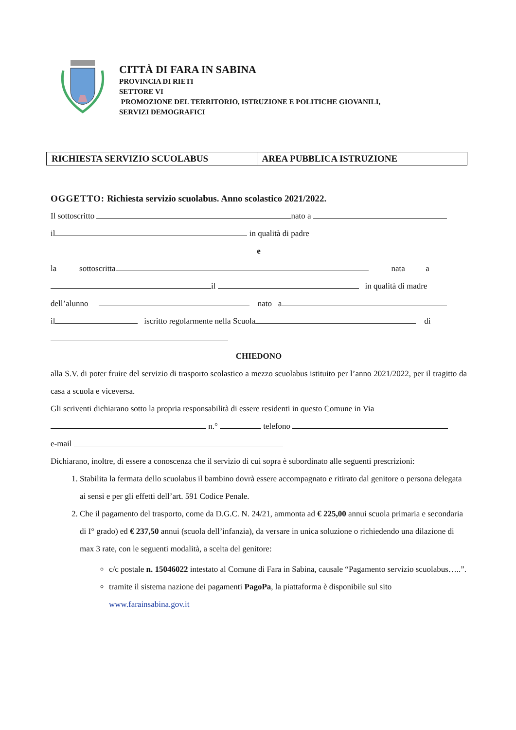CITTÀ DI FARA IN SABINA
PROVINCIA DI RIETI
SETTORE VI
PROMOZIONE DEL TERRITORIO, ISTRUZIONE E POLITICHE GIOVANILI,
SERVIZI DEMOGRAFICI
| RICHIESTA SERVIZIO SCUOLABUS | AREA PUBBLICA ISTRUZIONE |
OGGETTO: Richiesta servizio scuolabus. Anno scolastico 2021/2022.
Il sottoscritto nato a
il in qualità di padre
e
la sottoscritta nata a
il in qualità di madre
dell’alunno nato a
il iscritto regolarmente nella Scuola di
CHIEDONO
alla S.V. di poter fruire del servizio di trasporto scolastico a mezzo scuolabus istituito per l’anno 2021/2022, per il tragitto da casa a scuola e viceversa.
Gli scriventi dichiarano sotto la propria responsabilità di essere residenti in questo Comune in Via
n.° telefono
e-mail
Dichiarano, inoltre, di essere a conoscenza che il servizio di cui sopra è subordinato alle seguenti prescrizioni:
1. Stabilita la fermata dello scuolabus il bambino dovrà essere accompagnato e ritirato dal genitore o persona delegata ai sensi e per gli effetti dell’art. 591 Codice Penale.
2. Che il pagamento del trasporto, come da D.G.C. N. 24/21, ammonta ad € 225,00 annui scuola primaria e secondaria di I° grado) ed € 237,50 annui (scuola dell’infanzia), da versare in unica soluzione o richiedendo una dilazione di max 3 rate, con le seguenti modalità, a scelta del genitore:
c/c postale n. 15046022 intestato al Comune di Fara in Sabina, causale “Pagamento servizio scuolabus…..”.
tramite il sistema nazione dei pagamenti PagoPa, la piattaforma è disponibile sul sito www.farainsabina.gov.it